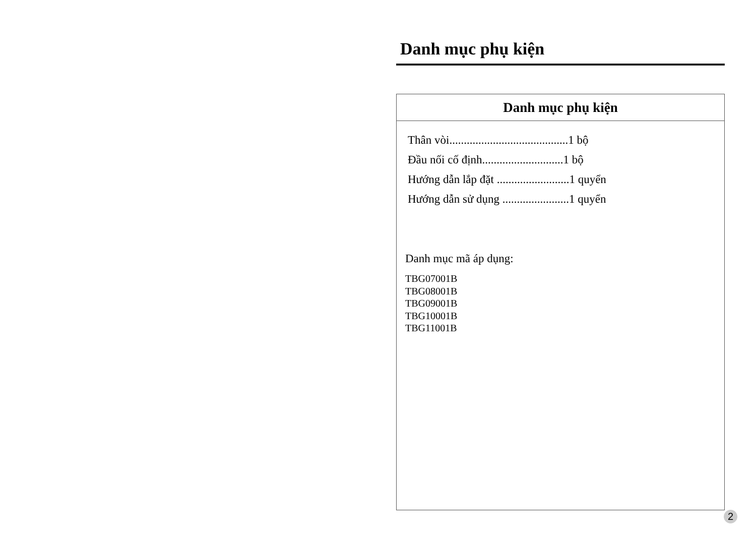Danh mục phụ kiện
Danh mục phụ kiện
Thân vòi.........................................1 bộ
Đầu nối cố định............................1 bộ
Hướng dẫn lắp đặt .........................1 quyển
Hướng dẫn sử dụng .......................1 quyển
Danh mục mã áp dụng:
TBG07001B
TBG08001B
TBG09001B
TBG10001B
TBG11001B
2